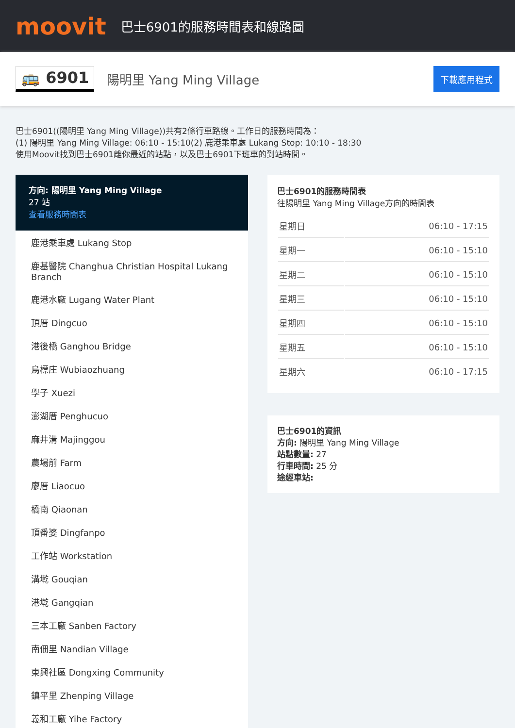moovit
巴士6901的服務時間表和線路圖
🚌 6901
陽明里 Yang Ming Village
下載應用程式
巴士6901((陽明里 Yang Ming Village))共有2條行車路線。工作日的服務時間為：
(1) 陽明里 Yang Ming Village: 06:10 - 15:10(2) 鹿港乘車處 Lukang Stop: 10:10 - 18:30
使用Moovit找到巴士6901離你最近的站點，以及巴士6901下班車的到站時間。
方向: 陽明里 Yang Ming Village
27 站
查看服務時間表
鹿港乘車處 Lukang Stop
鹿基醫院 Changhua Christian Hospital Lukang Branch
鹿港水廠 Lugang Water Plant
頂厝 Dingcuo
港後橋 Ganghou Bridge
烏標庄 Wubiaozhuang
學子 Xuezi
澎湖厝 Penghucuo
麻井溝 Majinggou
農場前 Farm
廖厝 Liaocuo
橋南 Qiaonan
頂番婆 Dingfanpo
工作站 Workstation
溝墘 Gouqian
港墘 Gangqian
三本工廠 Sanben Factory
南佃里 Nandian Village
東興社區 Dongxing Community
鎮平里 Zhenping Village
義和工廠 Yihe Factory
巴士6901的服務時間表
往陽明里 Yang Ming Village方向的時間表
| 星期日 | 06:10 - 17:15 |
| 星期一 | 06:10 - 15:10 |
| 星期二 | 06:10 - 15:10 |
| 星期三 | 06:10 - 15:10 |
| 星期四 | 06:10 - 15:10 |
| 星期五 | 06:10 - 15:10 |
| 星期六 | 06:10 - 17:15 |
巴士6901的資訊
方向: 陽明里 Yang Ming Village
站點數量: 27
行車時間: 25 分
途經車站: